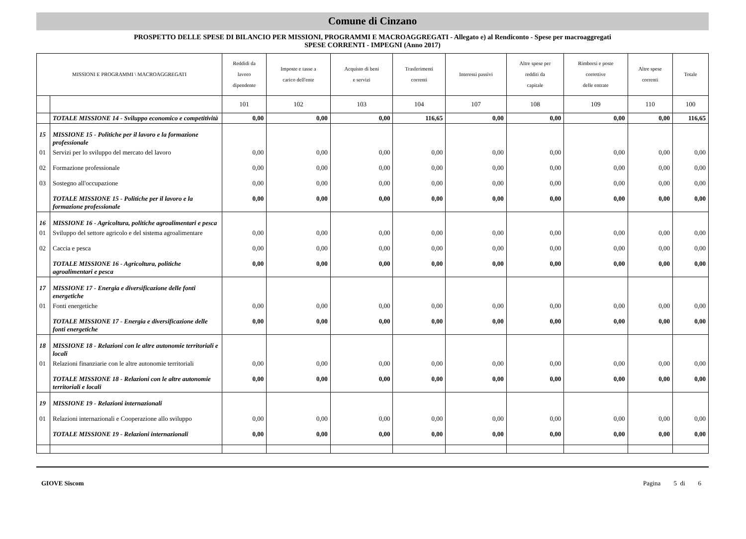Comune di Cinzano
PROSPETTO DELLE SPESE DI BILANCIO PER MISSIONI, PROGRAMMI E MACROAGGREGATI - Allegato e) al Rendiconto - Spese per macroaggregati
SPESE CORRENTI - IMPEGNI (Anno 2017)
| MISSIONI E PROGRAMMI \ MACROAGGREGATI | | Reddidi da lavoro dipendente | Imposte e tasse a carico dell'ente | Acquisto di beni e servizi | Trasferimenti correnti | Interessi passivi | Altre spese per redditi da capitale | Rimborsi e poste correttive delle entrate | Altre spese correnti | Totale |
| --- | --- | --- | --- | --- | --- | --- | --- | --- | --- | --- |
| | | 101 | 102 | 103 | 104 | 107 | 108 | 109 | 110 | 100 |
| | TOTALE MISSIONE 14 - Sviluppo economico e competitività | 0,00 | 0,00 | 0,00 | 116,65 | 0,00 | 0,00 | 0,00 | 0,00 | 116,65 |
| 15 | MISSIONE 15 - Politiche per il lavoro e la formazione professionale | | | | | | | | | |
| 01 | Servizi per lo sviluppo del mercato del lavoro | 0,00 | 0,00 | 0,00 | 0,00 | 0,00 | 0,00 | 0,00 | 0,00 | 0,00 |
| 02 | Formazione professionale | 0,00 | 0,00 | 0,00 | 0,00 | 0,00 | 0,00 | 0,00 | 0,00 | 0,00 |
| 03 | Sostegno all'occupazione | 0,00 | 0,00 | 0,00 | 0,00 | 0,00 | 0,00 | 0,00 | 0,00 | 0,00 |
| | TOTALE MISSIONE 15 - Politiche per il lavoro e la formazione professionale | 0,00 | 0,00 | 0,00 | 0,00 | 0,00 | 0,00 | 0,00 | 0,00 | 0,00 |
| 16 | MISSIONE 16 - Agricoltura, politiche agroalimentari e pesca | | | | | | | | | |
| 01 | Sviluppo del settore agricolo e del sistema agroalimentare | 0,00 | 0,00 | 0,00 | 0,00 | 0,00 | 0,00 | 0,00 | 0,00 | 0,00 |
| 02 | Caccia e pesca | 0,00 | 0,00 | 0,00 | 0,00 | 0,00 | 0,00 | 0,00 | 0,00 | 0,00 |
| | TOTALE MISSIONE 16 - Agricoltura, politiche agroalimentari e pesca | 0,00 | 0,00 | 0,00 | 0,00 | 0,00 | 0,00 | 0,00 | 0,00 | 0,00 |
| 17 | MISSIONE 17 - Energia e diversificazione delle fonti energetiche | | | | | | | | | |
| 01 | Fonti energetiche | 0,00 | 0,00 | 0,00 | 0,00 | 0,00 | 0,00 | 0,00 | 0,00 | 0,00 |
| | TOTALE MISSIONE 17 - Energia e diversificazione delle fonti energetiche | 0,00 | 0,00 | 0,00 | 0,00 | 0,00 | 0,00 | 0,00 | 0,00 | 0,00 |
| 18 | MISSIONE 18 - Relazioni con le altre autonomie territoriali e locali | | | | | | | | | |
| 01 | Relazioni finanziarie con le altre autonomie territoriali | 0,00 | 0,00 | 0,00 | 0,00 | 0,00 | 0,00 | 0,00 | 0,00 | 0,00 |
| | TOTALE MISSIONE 18 - Relazioni con le altre autonomie territoriali e locali | 0,00 | 0,00 | 0,00 | 0,00 | 0,00 | 0,00 | 0,00 | 0,00 | 0,00 |
| 19 | MISSIONE 19 - Relazioni internazionali | | | | | | | | | |
| 01 | Relazioni internazionali e Cooperazione allo sviluppo | 0,00 | 0,00 | 0,00 | 0,00 | 0,00 | 0,00 | 0,00 | 0,00 | 0,00 |
| | TOTALE MISSIONE 19 - Relazioni internazionali | 0,00 | 0,00 | 0,00 | 0,00 | 0,00 | 0,00 | 0,00 | 0,00 | 0,00 |
GIOVE Siscom Pagina 5 di 6